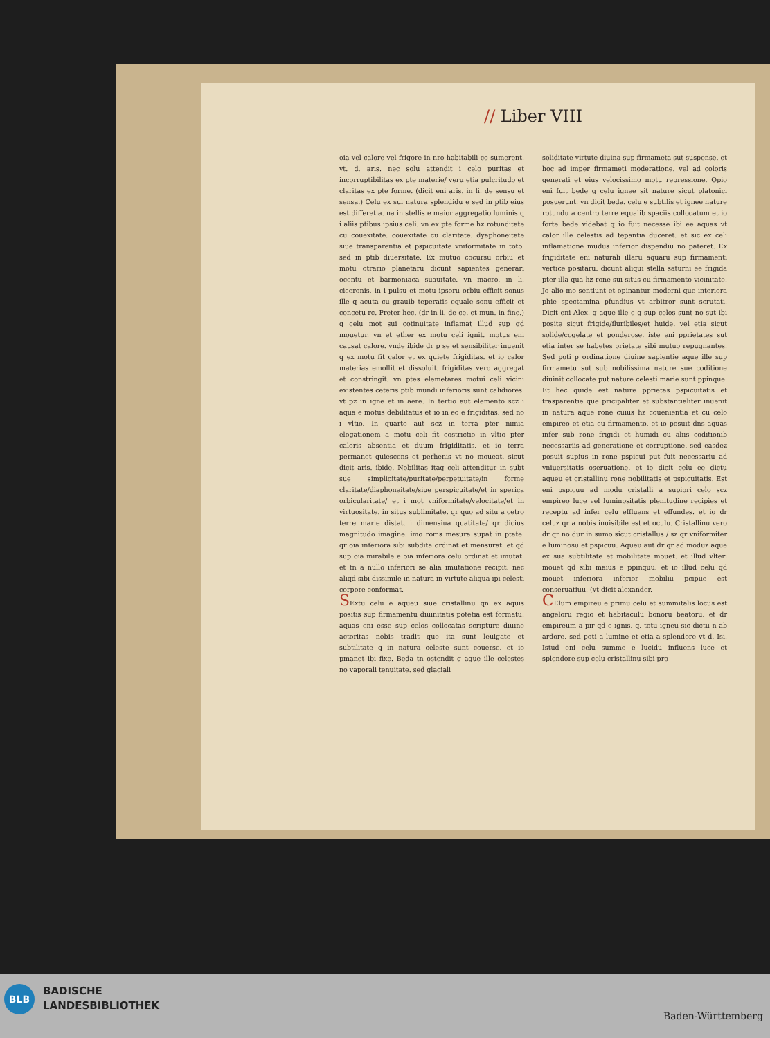// Liber VIII
oia vel calore vel frigore in nro habitabili co sumerent. vt. d. aris. nec solu attendit i celo puritas et incorruptibilitas ex pte materie/ veru etia pulcritudo et claritas ex pte forme. (dicit eni aris. in li. de sensu et sensa.) Celu ex sui natura splendidu e sed in ptib eius est differetia. na in stellis e maior aggregatio luminis q i aliis ptibus ipsius celi. vn ex pte forme hz rotunditate cu couexitate. couexitate cu claritate. dyaphoneitate siue transparentia et pspicuitate vniformitate in toto. sed in ptib diuersitate. Ex mutuo cocursu orbiu et motu otrario planetaru dicunt sapientes generari ocentu et barmoniaca suauitate. vn macro. in li. ciceronis. in i pulsu et motu ipsoru orbiu efficit sonus ille q acuta cu grauib teperatis equale sonu efficit et concetu rc. Preter hec. (dr in li. de ce. et mun. in fine.) q celu mot sui cotinuitate inflamat illud sup qd mouetur. vn et ether ex motu celi ignit. motus eni causat calore. vnde ibide dr p se et sensibiliter inuenit q ex motu fit calor et ex quiete frigiditas. et io calor materias emollit et dissoluit. frigiditas vero aggregat et constringit. vn ptes elemetares motui celi vicini existentes ceteris ptib mundi inferioris sunt calidiores. vt pz in igne et in aere. In tertio aut elemento scz i aqua e motus debilitatus et io in eo e frigiditas. sed no i vltio. In quarto aut scz in terra pter nimia elogationem a motu celi fit costrictio in vltio pter caloris absentia et duum frigiditatis. et io terra permanet quiescens et perhenis vt no moueat. sicut dicit aris. ibide. Nobilitas itaq celi attenditur in subt sue simplicitate/puritate/perpetuitate/in forme claritate/diaphoneitate/siue perspicuitate/et in sperica orbicularitate/ et i mot vniformitate/velocitate/et in virtuositate. in situs sublimitate. qr quo ad situ a cetro terre marie distat. i dimensiua quatitate/ qr dicius magnitudo imagine. imo roms mesura supat in ptate. qr oia inferiora sibi subdita ordinat et mensurat. et qd sup oia mirabile e oia inferiora celu ordinat et imutat. et tn a nullo inferiori se alia imutatione recipit. nec aliqd sibi dissimile in natura in virtute aliqua ipi celesti corpore conformat.
SExtu celu e aqueu siue cristallinu qn ex aquis positis sup firmamentu diuinitatis potetia est formatu. aquas eni esse sup celos collocatas scripture diuine actoritas nobis tradit que ita sunt leuigate et subtilitate q in natura celeste sunt couerse. et io pmanet ibi fixe. Beda tn ostendit q aque ille celestes no vaporali tenuitate. sed glaciali
soliditate virtute diuina sup firmameta sut suspense. et hoc ad imper firmameti moderatione. vel ad coloris generati et eius velocissimo motu repressione. Opio eni fuit bede q celu ignee sit nature sicut platonici posuerunt. vn dicit beda. celu e subtilis et ignee nature rotundu a centro terre equalib spaciis collocatum et io forte bede videbat q io fuit necesse ibi ee aquas vt calor ille celestis ad tepantia duceret. et sic ex celi inflamatione mudus inferior dispendiu no pateret. Ex frigiditate eni naturali illaru aquaru sup firmamenti vertice positaru. dicunt aliqui stella saturni ee frigida pter illa qua hz rone sui situs cu firmamento vicinitate. Jo alio mo sentiunt et opinantur moderni que interiora phie spectamina pfundius vt arbitror sunt scrutati. Dicit eni Alex. q aque ille e q sup celos sunt no sut ibi posite sicut frigide/fluribiles/et huide. vel etia sicut solide/cogelate et ponderose. iste eni pprietates sut etia inter se habetes orietate sibi mutuo repugnantes. Sed poti p ordinatione diuine sapientie aque ille sup firmametu sut sub nobilissima nature sue coditione diuinit collocate put nature celesti marie sunt ppinque. Et hec quide est nature pprietas pspicuitatis et trasparentie que pricipaliter et substantialiter inuenit in natura aque rone cuius hz couenientia et cu celo empireo et etia cu firmamento. et io posuit dns aquas infer sub rone frigidi et humidi cu aliis coditionib necessariis ad generatione et corruptione. sed easdez posuit supius in rone pspicui put fuit necessariu ad vniuersitatis oseruatione. et io dicit celu ee dictu aqueu et cristallinu rone nobilitatis et pspicuitatis. Est eni pspicuu ad modu cristalli a supiori celo scz empireo luce vel luminositatis plenitudine recipies et receptu ad infer celu effluens et effundes. et io dr celuz qr a nobis inuisibile est et oculu. Cristallinu vero dr qr no dur in sumo sicut cristallus / sz qr vniformiter e luminosu et pspicuu. Aqueu aut dr qr ad moduz aque ex sua subtilitate et mobilitate mouet. et illud vlteri mouet qd sibi maius e ppinquu. et io illud celu qd mouet inferiora inferior mobiliu pcipue est conseruatiuu. (vt dicit alexander.
CElum empireu e primu celu et summitalis locus est angeloru regio et habitaculu bonoru beatoru. et dr empireum a pir qd e ignis. q. totu igneu sic dictu n ab ardore. sed poti a lumine et etia a splendore vt d. Isi. Istud eni celu summe e lucidu influens luce et splendore sup celu cristallinu sibi pro
BLB
BADISCHE
LANDESBIBLIOTHEK
Baden-Württemberg